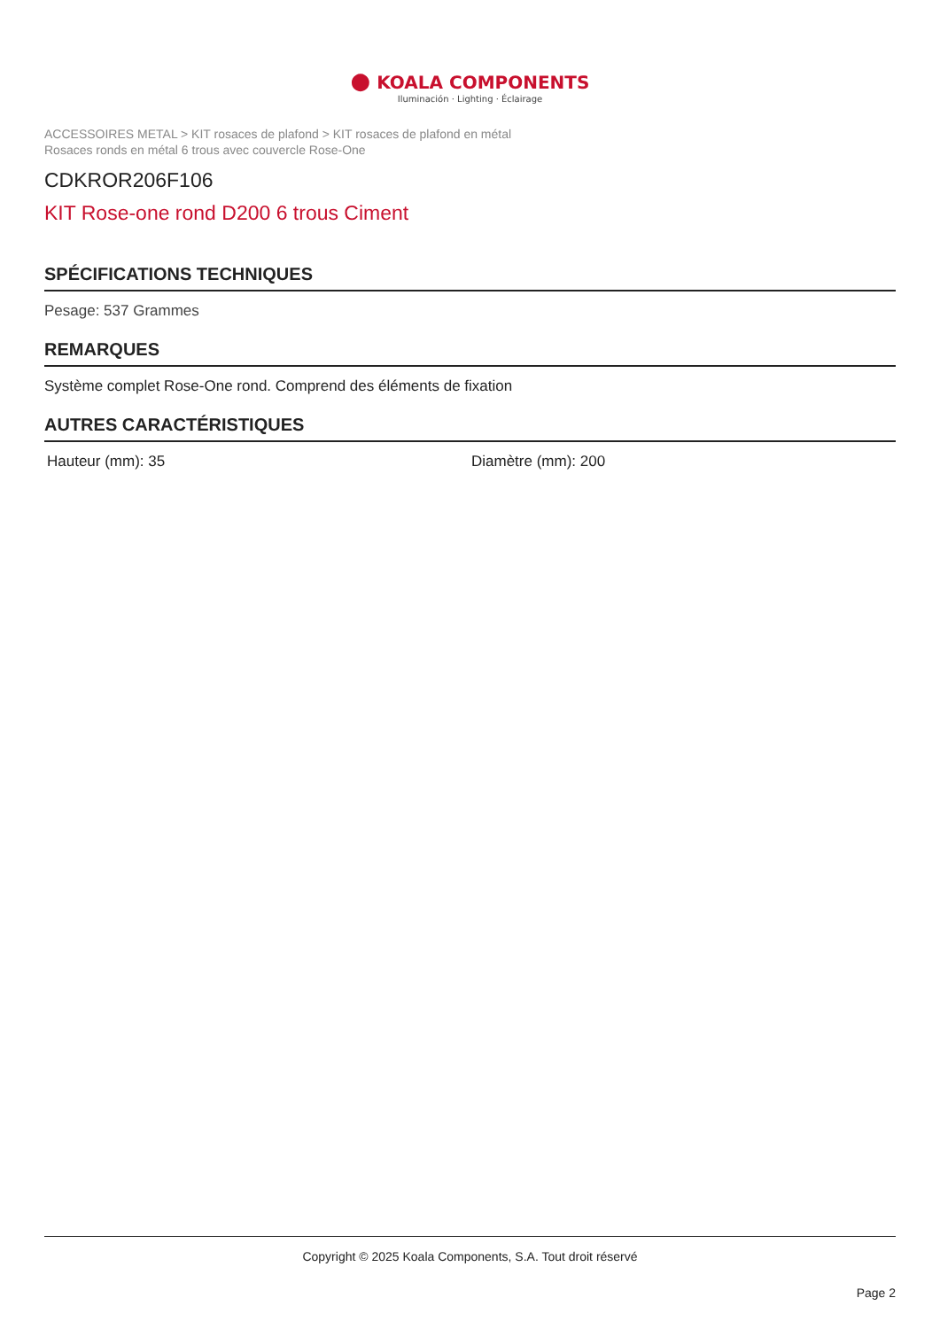● KOALA COMPONENTS
Iluminación · Lighting · Éclairage
ACCESSOIRES METAL > KIT rosaces de plafond > KIT rosaces de plafond en métal
Rosaces ronds en métal 6 trous avec couvercle Rose-One
CDKROR206F106
KIT Rose-one rond D200 6 trous Ciment
SPÉCIFICATIONS TECHNIQUES
Pesage: 537 Grammes
REMARQUES
Système complet Rose-One rond. Comprend des éléments de fixation
AUTRES CARACTÉRISTIQUES
Hauteur (mm): 35 Diamètre (mm): 200
Copyright © 2025 Koala Components, S.A. Tout droit réservé
Page 2